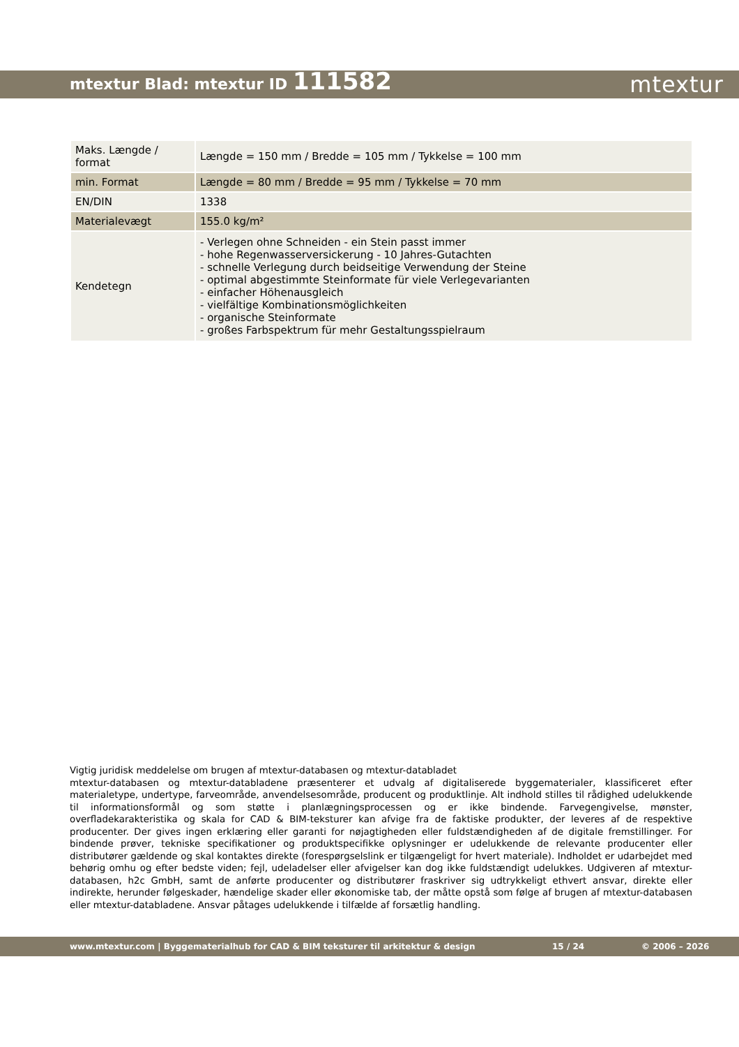mtextur Blad: mtextur ID 111582
mtextur
| Maks. Længde / format | Længde = 150 mm / Bredde = 105 mm / Tykkelse = 100 mm |
| min. Format | Længde = 80 mm / Bredde = 95 mm / Tykkelse = 70 mm |
| EN/DIN | 1338 |
| Materialevægt | 155.0 kg/m² |
| Kendetegn | - Verlegen ohne Schneiden - ein Stein passt immer - hohe Regenwasserversickerung - 10 Jahres-Gutachten - schnelle Verlegung durch beidseitige Verwendung der Steine - optimal abgestimmte Steinformate für viele Verlegevarianten - einfacher Höhenausgleich - vielfältige Kombinationsmöglichkeiten - organische Steinformate - großes Farbspektrum für mehr Gestaltungsspielraum |
Vigtig juridisk meddelelse om brugen af mtextur-databasen og mtextur-databladet
mtextur-databasen og mtextur-databladene præsenterer et udvalg af digitaliserede byggematerialer, klassificeret efter materialetype, undertype, farveområde, anvendelsesområde, producent og produktlinje. Alt indhold stilles til rådighed udelukkende til informationsformål og som støtte i planlægningsprocessen og er ikke bindende. Farvegengivelse, mønster, overfladekarakteristika og skala for CAD & BIM-teksturer kan afvige fra de faktiske produkter, der leveres af de respektive producenter. Der gives ingen erklæring eller garanti for nøjagtigheden eller fuldstændigheden af de digitale fremstillinger. For bindende prøver, tekniske specifikationer og produktspecifikke oplysninger er udelukkende de relevante producenter eller distributører gældende og skal kontaktes direkte (forespørgselslink er tilgængeligt for hvert materiale). Indholdet er udarbejdet med behørig omhu og efter bedste viden; fejl, udeladelser eller afvigelser kan dog ikke fuldstændigt udelukkes. Udgiveren af mtextur-databasen, h2c GmbH, samt de anførte producenter og distributører fraskriver sig udtrykkeligt ethvert ansvar, direkte eller indirekte, herunder følgeskader, hændelige skader eller økonomiske tab, der måtte opstå som følge af brugen af mtextur-databasen eller mtextur-databladene. Ansvar påtages udelukkende i tilfælde af forsætlig handling.
www.mtextur.com | Byggematerialhub for CAD & BIM teksturer til arkitektur & design 15 / 24 © 2006 – 2026